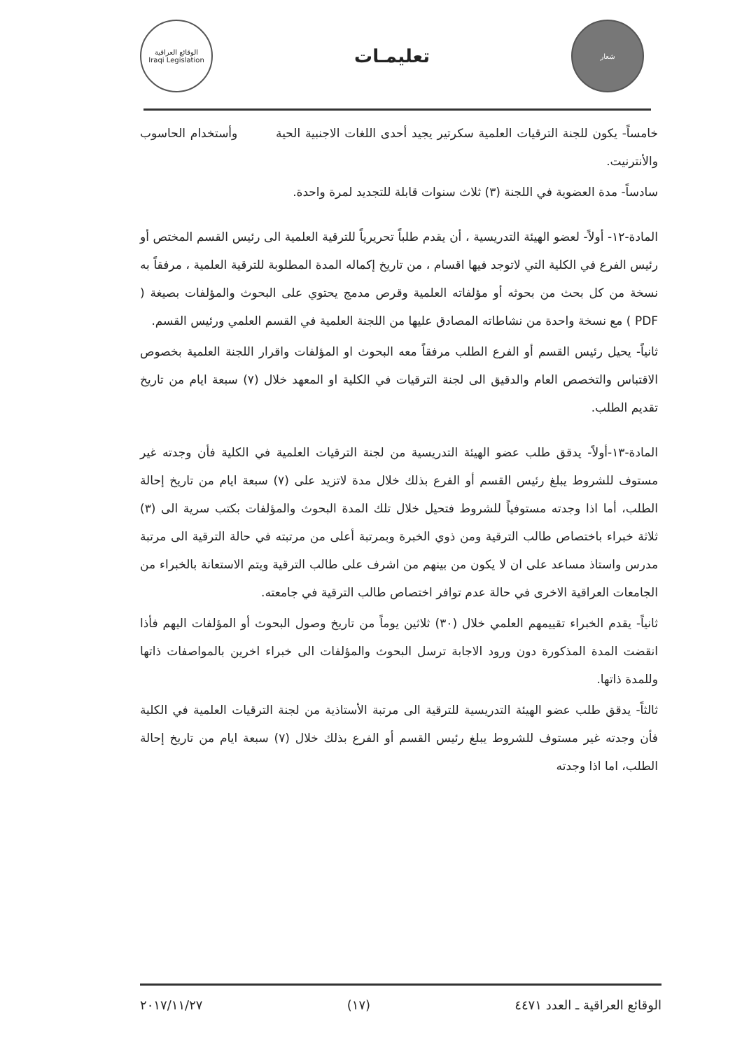شعار
تعليمـات
الوقائع العراقية
Iraqi Legislation
خامساً- يكون للجنة الترقيات العلمية سكرتير يجيد أحدى اللغات الاجنبية الحية وأستخدام الحاسوب والأنترنيت.
سادساً- مدة العضوية في اللجنة (٣) ثلاث سنوات قابلة للتجديد لمرة واحدة.
المادة-١٢- أولاً- لعضو الهيئة التدريسية ، أن يقدم طلباً تحريرياً للترقية العلمية الى رئيس القسم المختص أو رئيس الفرع في الكلية التي لاتوجد فيها اقسام ، من تاريخ إكماله المدة المطلوبة للترقية العلمية ، مرفقاً به نسخة من كل بحث من بحوثه أو مؤلفاته العلمية وقرص مدمج يحتوي على البحوث والمؤلفات بصيغة ( PDF ) مع نسخة واحدة من نشاطاته المصادق عليها من اللجنة العلمية في القسم العلمي ورئيس القسم.
ثانياً- يحيل رئيس القسم أو الفرع الطلب مرفقاً معه البحوث او المؤلفات واقرار اللجنة العلمية بخصوص الاقتباس والتخصص العام والدقيق الى لجنة الترقيات في الكلية او المعهد خلال (٧) سبعة ايام من تاريخ تقديم الطلب.
المادة-١٣-أولاً- يدقق طلب عضو الهيئة التدريسية من لجنة الترقيات العلمية في الكلية فأن وجدته غير مستوف للشروط يبلغ رئيس القسم أو الفرع بذلك خلال مدة لاتزيد على (٧) سبعة ايام من تاريخ إحالة الطلب، أما اذا وجدته مستوفياً للشروط فتحيل خلال تلك المدة البحوث والمؤلفات بكتب سرية الى (٣) ثلاثة خبراء باختصاص طالب الترقية ومن ذوي الخبرة وبمرتبة أعلى من مرتبته في حالة الترقية الى مرتبة مدرس واستاذ مساعد على ان لا يكون من بينهم من اشرف على طالب الترقية ويتم الاستعانة بالخبراء من الجامعات العراقية الاخرى في حالة عدم توافر اختصاص طالب الترقية في جامعته.
ثانياً- يقدم الخبراء تقييمهم العلمي خلال (٣٠) ثلاثين يوماً من تاريخ وصول البحوث أو المؤلفات اليهم فأذا انقضت المدة المذكورة دون ورود الاجابة ترسل البحوث والمؤلفات الى خبراء اخرين بالمواصفات ذاتها وللمدة ذاتها.
ثالثاً- يدقق طلب عضو الهيئة التدريسية للترقية الى مرتبة الأستاذية من لجنة الترقيات العلمية في الكلية فأن وجدته غير مستوف للشروط يبلغ رئيس القسم أو الفرع بذلك خلال (٧) سبعة ايام من تاريخ إحالة الطلب، اما اذا وجدته
الوقائع العراقية ـ العدد ٤٤٧١ (١٧) ٢٠١٧/١١/٢٧